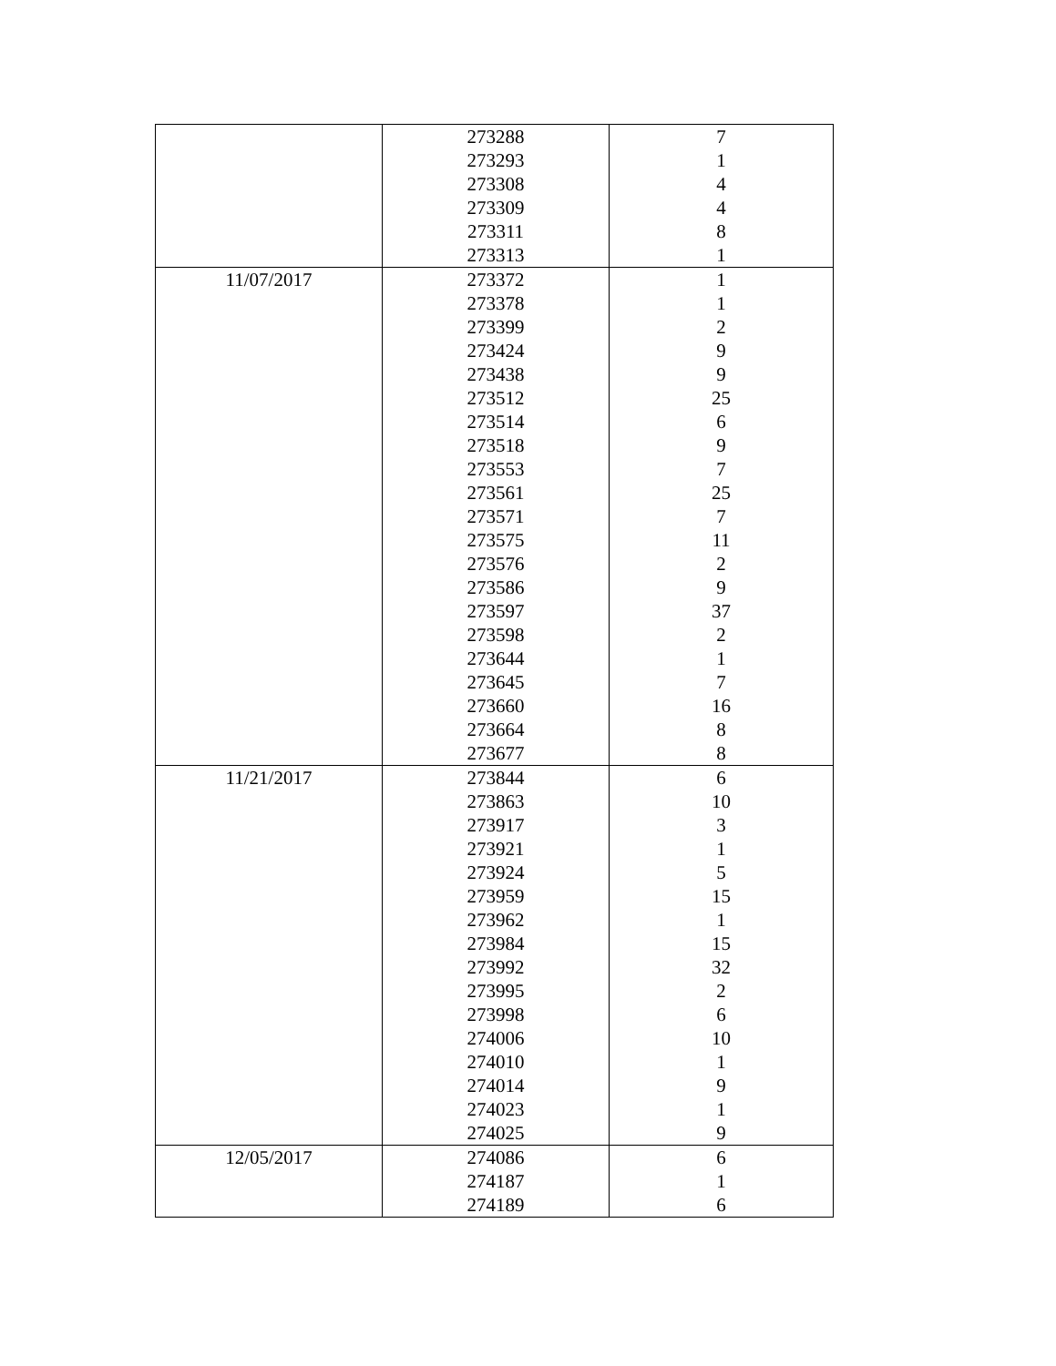| | 273288 | 7 |
| | 273293 | 1 |
| | 273308 | 4 |
| | 273309 | 4 |
| | 273311 | 8 |
| | 273313 | 1 |
| 11/07/2017 | 273372 | 1 |
| | 273378 | 1 |
| | 273399 | 2 |
| | 273424 | 9 |
| | 273438 | 9 |
| | 273512 | 25 |
| | 273514 | 6 |
| | 273518 | 9 |
| | 273553 | 7 |
| | 273561 | 25 |
| | 273571 | 7 |
| | 273575 | 11 |
| | 273576 | 2 |
| | 273586 | 9 |
| | 273597 | 37 |
| | 273598 | 2 |
| | 273644 | 1 |
| | 273645 | 7 |
| | 273660 | 16 |
| | 273664 | 8 |
| | 273677 | 8 |
| 11/21/2017 | 273844 | 6 |
| | 273863 | 10 |
| | 273917 | 3 |
| | 273921 | 1 |
| | 273924 | 5 |
| | 273959 | 15 |
| | 273962 | 1 |
| | 273984 | 15 |
| | 273992 | 32 |
| | 273995 | 2 |
| | 273998 | 6 |
| | 274006 | 10 |
| | 274010 | 1 |
| | 274014 | 9 |
| | 274023 | 1 |
| | 274025 | 9 |
| 12/05/2017 | 274086 | 6 |
| | 274187 | 1 |
| | 274189 | 6 |